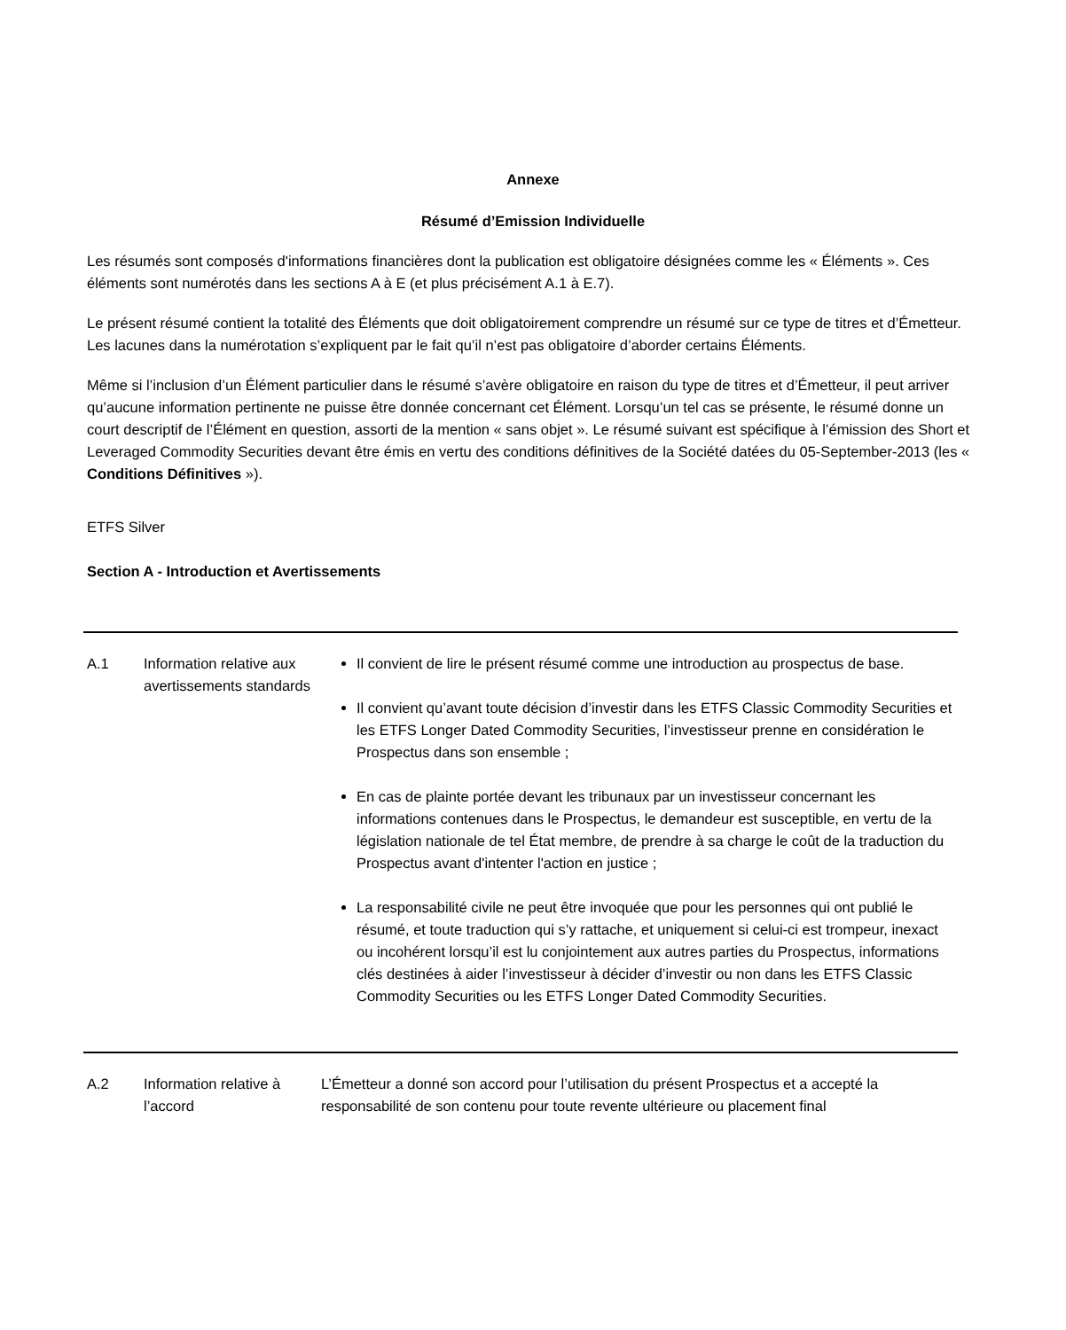Annexe
Résumé d’Emission Individuelle
Les résumés sont composés d'informations financières dont la publication est obligatoire désignées comme les « Éléments ». Ces éléments sont numérotés dans les sections A à E (et plus précisément A.1 à E.7).
Le présent résumé contient la totalité des Éléments que doit obligatoirement comprendre un résumé sur ce type de titres et d’Émetteur. Les lacunes dans la numérotation s’expliquent par le fait qu’il n’est pas obligatoire d’aborder certains Éléments.
Même si l’inclusion d’un Élément particulier dans le résumé s’avère obligatoire en raison du type de titres et d’Émetteur, il peut arriver qu’aucune information pertinente ne puisse être donnée concernant cet Élément. Lorsqu’un tel cas se présente, le résumé donne un court descriptif de l’Élément en question, assorti de la mention « sans objet ». Le résumé suivant est spécifique à l’émission des Short et Leveraged Commodity Securities devant être émis en vertu des conditions définitives de la Société datées du 05-September-2013 (les « Conditions Définitives »).
ETFS Silver
Section A - Introduction et Avertissements
| A.1 | Information relative aux avertissements standards | Il convient de lire le présent résumé comme une introduction au prospectus de base. Il convient qu’avant toute décision d’investir dans les ETFS Classic Commodity Securities et les ETFS Longer Dated Commodity Securities, l’investisseur prenne en considération le Prospectus dans son ensemble ; En cas de plainte portée devant les tribunaux par un investisseur concernant les informations contenues dans le Prospectus, le demandeur est susceptible, en vertu de la législation nationale de tel État membre, de prendre à sa charge le coût de la traduction du Prospectus avant d'intenter l'action en justice ; La responsabilité civile ne peut être invoquée que pour les personnes qui ont publié le résumé, et toute traduction qui s’y rattache, et uniquement si celui-ci est trompeur, inexact ou incohérent lorsqu’il est lu conjointement aux autres parties du Prospectus, informations clés destinées à aider l’investisseur à décider d’investir ou non dans les ETFS Classic Commodity Securities ou les ETFS Longer Dated Commodity Securities. |
| A.2 | Information relative à l’accord | L’Émetteur a donné son accord pour l’utilisation du présent Prospectus et a accepté la responsabilité de son contenu pour toute revente ultérieure ou placement final |